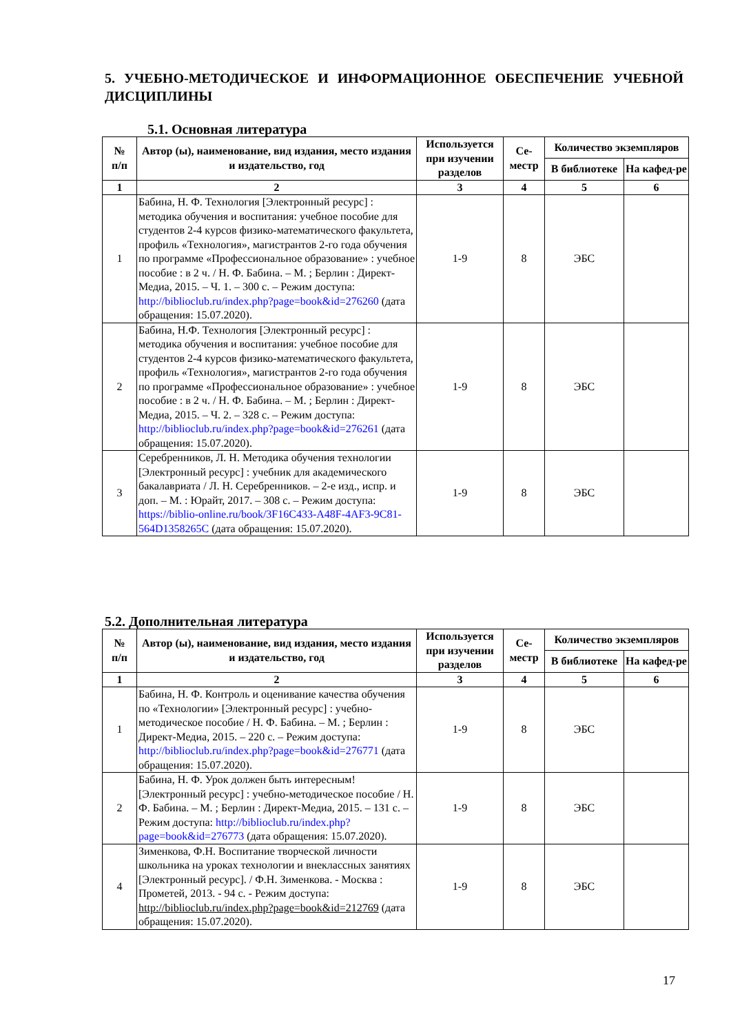5. УЧЕБНО-МЕТОДИЧЕСКОЕ И ИНФОРМАЦИОННОЕ ОБЕСПЕЧЕНИЕ УЧЕБНОЙ ДИСЦИПЛИНЫ
5.1. Основная литература
| № п/п | Автор (ы), наименование, вид издания, место издания и издательство, год | Используется при изучении разделов | Се-местр | Количество экземпляров | |
| --- | --- | --- | --- | --- | --- |
| | | | | В библиотеке | На кафед-ре |
| 1 | 2 | 3 | 4 | 5 | 6 |
| 1 | Бабина, Н. Ф. Технология [Электронный ресурс] : методика обучения и воспитания: учебное пособие для студентов 2-4 курсов физико-математического факультета, профиль «Технология», магистрантов 2-го года обучения по программе «Профессиональное образование» : учебное пособие : в 2 ч. / Н. Ф. Бабина. – М. ; Берлин : Директ-Медиа, 2015. – Ч. 1. – 300 с. – Режим доступа: http://biblioclub.ru/index.php?page=book&id=276260 (дата обращения: 15.07.2020). | 1-9 | 8 | ЭБС | |
| 2 | Бабина, Н.Ф. Технология [Электронный ресурс] : методика обучения и воспитания: учебное пособие для студентов 2-4 курсов физико-математического факультета, профиль «Технология», магистрантов 2-го года обучения по программе «Профессиональное образование» : учебное пособие : в 2 ч. / Н. Ф. Бабина. – М. ; Берлин : Директ-Медиа, 2015. – Ч. 2. – 328 с. – Режим доступа: http://biblioclub.ru/index.php?page=book&id=276261 (дата обращения: 15.07.2020). | 1-9 | 8 | ЭБС | |
| 3 | Серебренников, Л. Н. Методика обучения технологии [Электронный ресурс] : учебник для академического бакалавриата / Л. Н. Серебренников. – 2-е изд., испр. и доп. – М. : Юрайт, 2017. – 308 с. – Режим доступа: https://biblio-online.ru/book/3F16C433-A48F-4AF3-9C81-564D1358265C (дата обращения: 15.07.2020). | 1-9 | 8 | ЭБС | |
5.2. Дополнительная литература
| № п/п | Автор (ы), наименование, вид издания, место издания и издательство, год | Используется при изучении разделов | Се-местр | Количество экземпляров | |
| --- | --- | --- | --- | --- | --- |
| | | | | В библиотеке | На кафед-ре |
| 1 | 2 | 3 | 4 | 5 | 6 |
| 1 | Бабина, Н. Ф. Контроль и оценивание качества обучения по «Технологии» [Электронный ресурс] : учебно-методическое пособие / Н. Ф. Бабина. – М. ; Берлин : Директ-Медиа, 2015. – 220 с. – Режим доступа: http://biblioclub.ru/index.php?page=book&id=276771 (дата обращения: 15.07.2020). | 1-9 | 8 | ЭБС | |
| 2 | Бабина, Н. Ф. Урок должен быть интересным! [Электронный ресурс] : учебно-методическое пособие / Н. Ф. Бабина. – М. ; Берлин : Директ-Медиа, 2015. – 131 с. – Режим доступа: http://biblioclub.ru/index.php?page=book&id=276773 (дата обращения: 15.07.2020). | 1-9 | 8 | ЭБС | |
| 4 | Зименкова, Ф.Н. Воспитание творческой личности школьника на уроках технологии и внеклассных занятиях [Электронный ресурс]. / Ф.Н. Зименкова. - Москва : Прометей, 2013. - 94 с. - Режим доступа: http://biblioclub.ru/index.php?page=book&id=212769 (дата обращения: 15.07.2020). | 1-9 | 8 | ЭБС | |
17